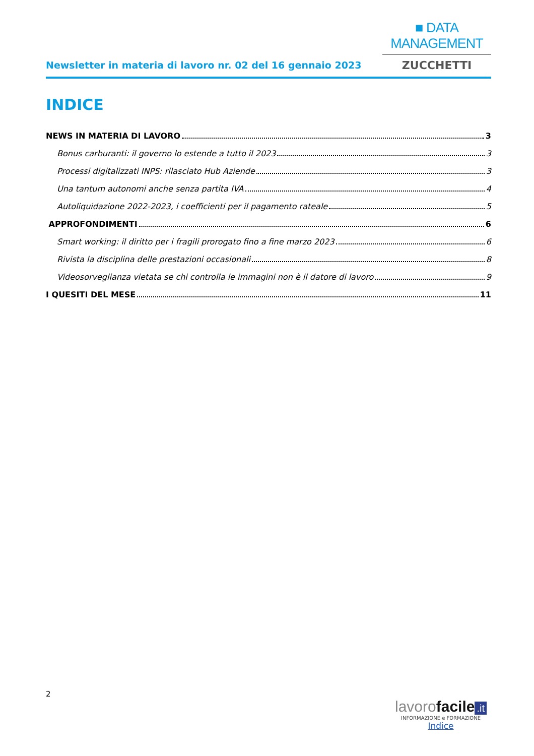Newsletter in materia di lavoro nr. 02 del 16 gennaio 2023
■ DATA MANAGEMENT
ZUCCHETTI
INDICE
NEWS IN MATERIA DI LAVORO 3
Bonus carburanti: il governo lo estende a tutto il 2023 3
Processi digitalizzati INPS: rilasciato Hub Aziende 3
Una tantum autonomi anche senza partita IVA 4
Autoliquidazione 2022-2023, i coefficienti per il pagamento rateale 5
APPROFONDIMENTI 6
Smart working: il diritto per i fragili prorogato fino a fine marzo 2023 6
Rivista la disciplina delle prestazioni occasionali 8
Videosorveglianza vietata se chi controlla le immagini non è il datore di lavoro 9
I QUESITI DEL MESE 11
2
lavorofacile.it
INFORMAZIONE e FORMAZIONE
Indice